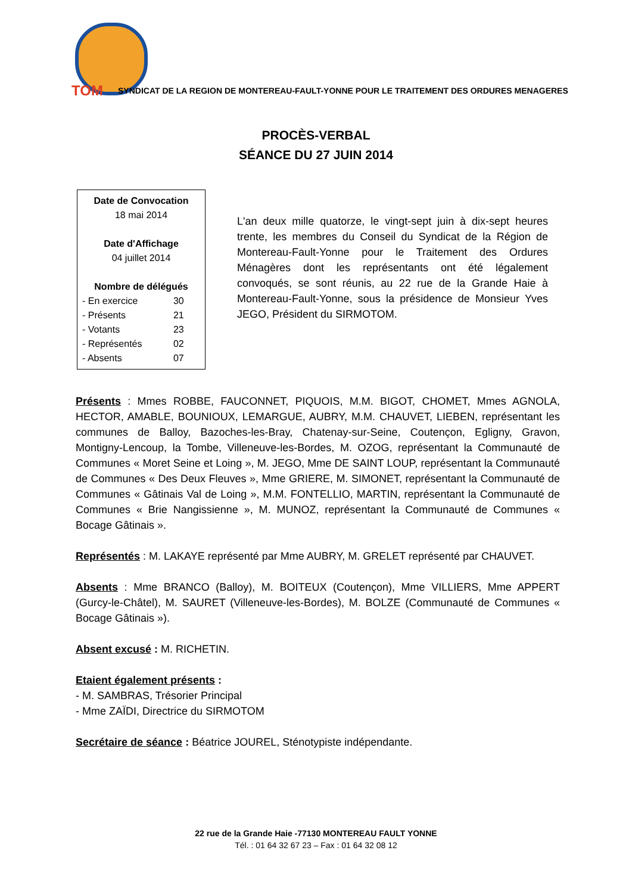TOM SYNDICAT DE LA REGION DE MONTEREAU-FAULT-YONNE POUR LE TRAITEMENT DES ORDURES MENAGERES
PROCÈS-VERBAL
SÉANCE DU 27 JUIN 2014
Date de Convocation
18 mai 2014
Date d'Affichage
04 juillet 2014
Nombre de délégués
| - En exercice | 30 |
| - Présents | 21 |
| - Votants | 23 |
| - Représentés | 02 |
| - Absents | 07 |
L'an deux mille quatorze, le vingt-sept juin à dix-sept heures trente, les membres du Conseil du Syndicat de la Région de Montereau-Fault-Yonne pour le Traitement des Ordures Ménagères dont les représentants ont été légalement convoqués, se sont réunis, au 22 rue de la Grande Haie à Montereau-Fault-Yonne, sous la présidence de Monsieur Yves JEGO, Président du SIRMOTOM.
Présents : Mmes ROBBE, FAUCONNET, PIQUOIS, M.M. BIGOT, CHOMET, Mmes AGNOLA, HECTOR, AMABLE, BOUNIOUX, LEMARGUE, AUBRY, M.M. CHAUVET, LIEBEN, représentant les communes de Balloy, Bazoches-les-Bray, Chatenay-sur-Seine, Coutençon, Egligny, Gravon, Montigny-Lencoup, la Tombe, Villeneuve-les-Bordes, M. OZOG, représentant la Communauté de Communes « Moret Seine et Loing », M. JEGO, Mme DE SAINT LOUP, représentant la Communauté de Communes « Des Deux Fleuves », Mme GRIERE, M. SIMONET, représentant la Communauté de Communes « Gâtinais Val de Loing », M.M. FONTELLIO, MARTIN, représentant la Communauté de Communes « Brie Nangissienne », M. MUNOZ, représentant la Communauté de Communes « Bocage Gâtinais ».
Représentés : M. LAKAYE représenté par Mme AUBRY, M. GRELET représenté par CHAUVET.
Absents : Mme BRANCO (Balloy), M. BOITEUX (Coutençon), Mme VILLIERS, Mme APPERT (Gurcy-le-Châtel), M. SAURET (Villeneuve-les-Bordes), M. BOLZE (Communauté de Communes « Bocage Gâtinais »).
Absent excusé : M. RICHETIN.
Etaient également présents :
- M. SAMBRAS, Trésorier Principal
- Mme ZAÏDI, Directrice du SIRMOTOM
Secrétaire de séance : Béatrice JOUREL, Sténotypiste indépendante.
22 rue de la Grande Haie -77130 MONTEREAU FAULT YONNE
Tél. : 01 64 32 67 23 – Fax : 01 64 32 08 12